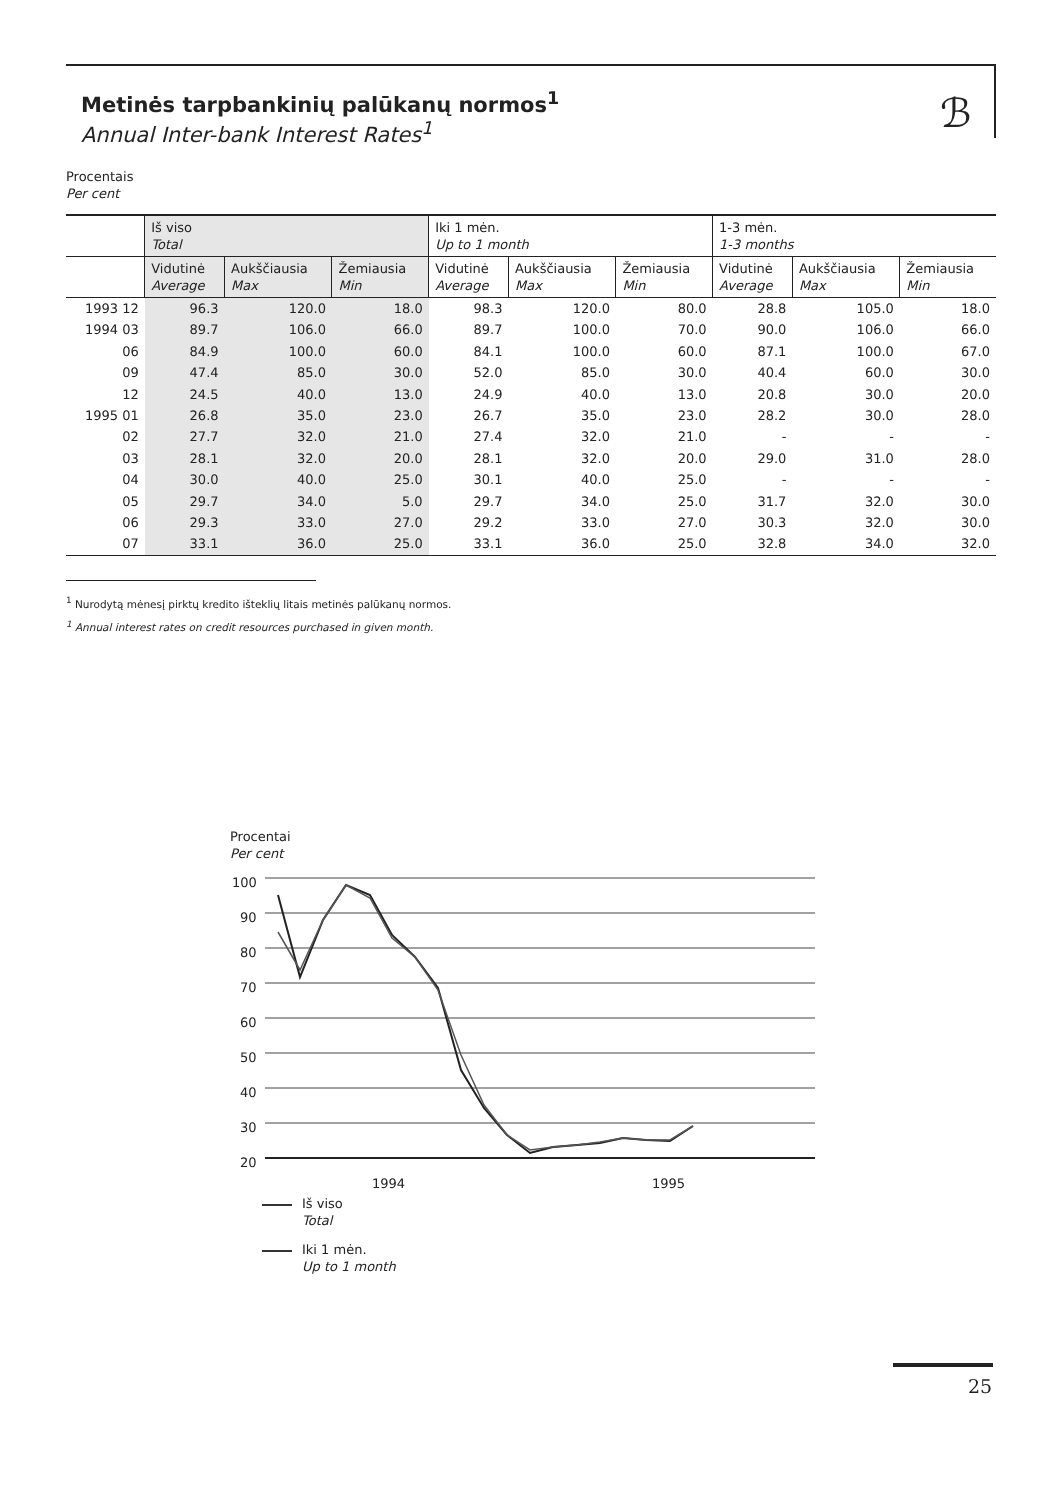Metinės tarpbankinių palūkanų normos<sup>1</sup>
Annual Inter-bank Interest Rates<sup>1</sup>
ℬ
Procentais
Per cent
| | Iš viso Total | | | Iki 1 mėn. Up to 1 month | | | 1-3 mėn. 1-3 months | | |
| --- | --- | --- | --- | --- | --- | --- | --- | --- | --- |
| | Vidutinė Average | Aukščiausia Max | Žemiausia Min | Vidutinė Average | Aukščiausia Max | Žemiausia Min | Vidutinė Average | Aukščiausia Max | Žemiausia Min |
| 1993 12 | 96.3 | 120.0 | 18.0 | 98.3 | 120.0 | 80.0 | 28.8 | 105.0 | 18.0 |
| 1994 03 | 89.7 | 106.0 | 66.0 | 89.7 | 100.0 | 70.0 | 90.0 | 106.0 | 66.0 |
| 06 | 84.9 | 100.0 | 60.0 | 84.1 | 100.0 | 60.0 | 87.1 | 100.0 | 67.0 |
| 09 | 47.4 | 85.0 | 30.0 | 52.0 | 85.0 | 30.0 | 40.4 | 60.0 | 30.0 |
| 12 | 24.5 | 40.0 | 13.0 | 24.9 | 40.0 | 13.0 | 20.8 | 30.0 | 20.0 |
| 1995 01 | 26.8 | 35.0 | 23.0 | 26.7 | 35.0 | 23.0 | 28.2 | 30.0 | 28.0 |
| 02 | 27.7 | 32.0 | 21.0 | 27.4 | 32.0 | 21.0 | - | - | - |
| 03 | 28.1 | 32.0 | 20.0 | 28.1 | 32.0 | 20.0 | 29.0 | 31.0 | 28.0 |
| 04 | 30.0 | 40.0 | 25.0 | 30.1 | 40.0 | 25.0 | - | - | - |
| 05 | 29.7 | 34.0 | 5.0 | 29.7 | 34.0 | 25.0 | 31.7 | 32.0 | 30.0 |
| 06 | 29.3 | 33.0 | 27.0 | 29.2 | 33.0 | 27.0 | 30.3 | 32.0 | 30.0 |
| 07 | 33.1 | 36.0 | 25.0 | 33.1 | 36.0 | 25.0 | 32.8 | 34.0 | 32.0 |
<sup>1</sup> Nurodytą mėnesį pirktų kredito išteklių litais metinės palūkanų normos.
<sup>1</sup> Annual interest rates on credit resources purchased in given month.
Procentai
Per cent
100
90
80
70
60
50
40
30
20
1994
1995
Iš viso
Total
Iki 1 mėn.
Up to 1 month
25